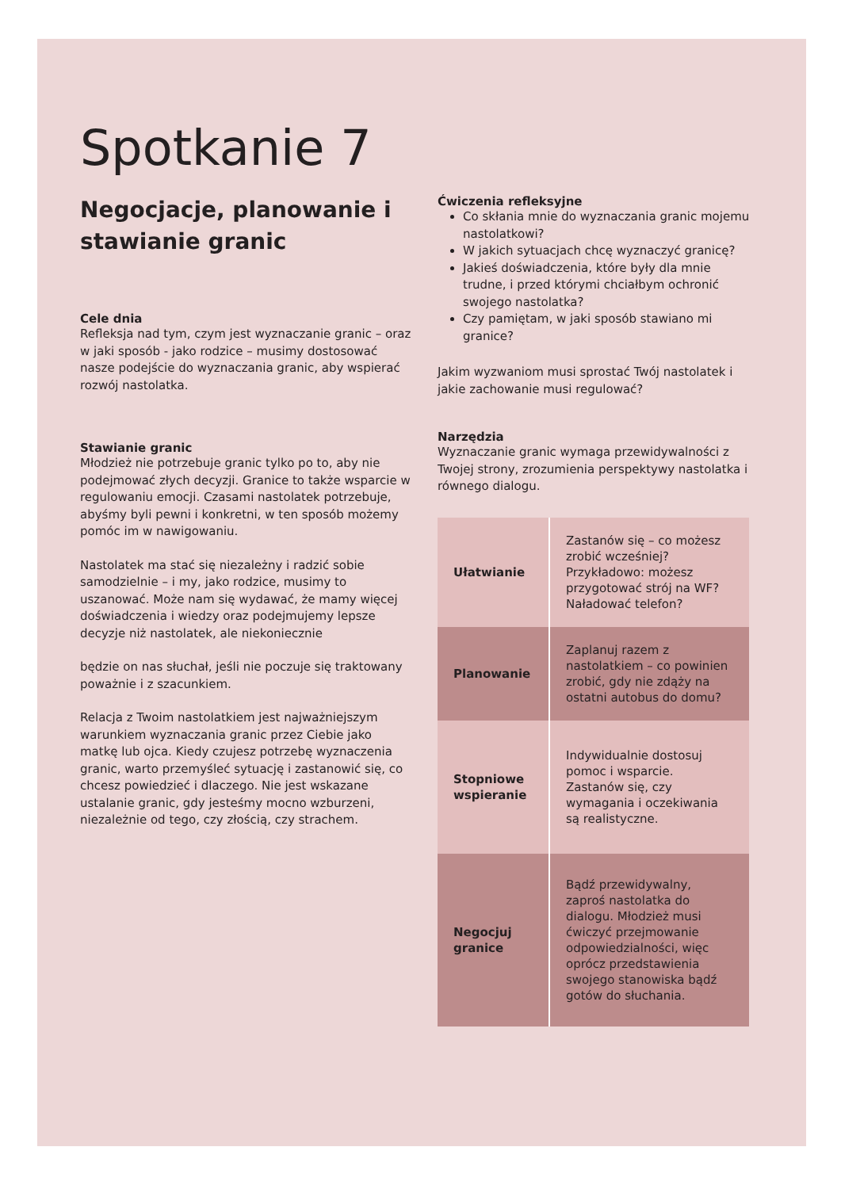Spotkanie 7
Negocjacje, planowanie i stawianie granic
Cele dnia
Refleksja nad tym, czym jest wyznaczanie granic – oraz w jaki sposób - jako rodzice – musimy dostosować nasze podejście do wyznaczania granic, aby wspierać rozwój nastolatka.
Stawianie granic
Młodzież nie potrzebuje granic tylko po to, aby nie podejmować złych decyzji. Granice to także wsparcie w regulowaniu emocji. Czasami nastolatek potrzebuje, abyśmy byli pewni i konkretni, w ten sposób możemy pomóc im w nawigowaniu.
Nastolatek ma stać się niezależny i radzić sobie samodzielnie – i my, jako rodzice, musimy to uszanować. Może nam się wydawać, że mamy więcej doświadczenia i wiedzy oraz podejmujemy lepsze decyzje niż nastolatek, ale niekoniecznie
będzie on nas słuchał, jeśli nie poczuje się traktowany poważnie i z szacunkiem.
Relacja z Twoim nastolatkiem jest najważniejszym warunkiem wyznaczania granic przez Ciebie jako matkę lub ojca. Kiedy czujesz potrzebę wyznaczenia granic, warto przemyśleć sytuację i zastanowić się, co chcesz powiedzieć i dlaczego. Nie jest wskazane ustalanie granic, gdy jesteśmy mocno wzburzeni, niezależnie od tego, czy złością, czy strachem.
Ćwiczenia refleksyjne
Co skłania mnie do wyznaczania granic mojemu nastolatkowi?
W jakich sytuacjach chcę wyznaczyć granicę?
Jakieś doświadczenia, które były dla mnie trudne, i przed którymi chciałbym ochronić swojego nastolatka?
Czy pamiętam, w jaki sposób stawiano mi granice?
Jakim wyzwaniom musi sprostać Twój nastolatek i jakie zachowanie musi regulować?
Narzędzia
Wyznaczanie granic wymaga przewidywalności z Twojej strony, zrozumienia perspektywy nastolatka i równego dialogu.
| Ułatwianie | Zastanów się – co możesz zrobić wcześniej? Przykładowo: możesz przygotować strój na WF? Naładować telefon? |
| Planowanie | Zaplanuj razem z nastolatkiem – co powinien zrobić, gdy nie zdąży na ostatni autobus do domu? |
| Stopniowe wspieranie | Indywidualnie dostosuj pomoc i wsparcie. Zastanów się, czy wymagania i oczekiwania są realistyczne. |
| Negocjuj granice | Bądź przewidywalny, zaproś nastolatka do dialogu. Młodzież musi ćwiczyć przejmowanie odpowiedzialności, więc oprócz przedstawienia swojego stanowiska bądź gotów do słuchania. |